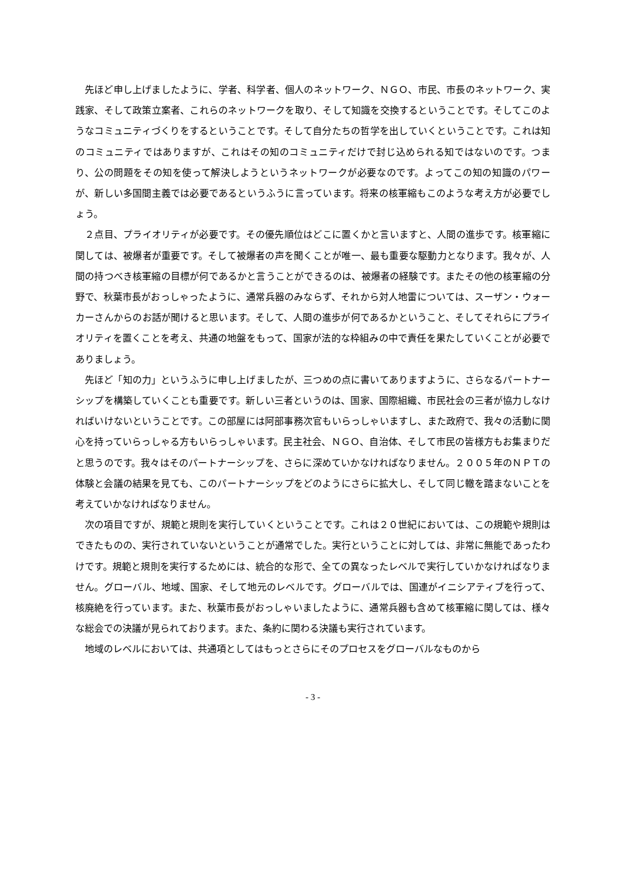先ほど申し上げましたように、学者、科学者、個人のネットワーク、ＮＧＯ、市民、市長のネットワーク、実践家、そして政策立案者、これらのネットワークを取り、そして知識を交換するということです。そしてこのようなコミュニティづくりをするということです。そして自分たちの哲学を出していくということです。これは知のコミュニティではありますが、これはその知のコミュニティだけで封じ込められる知ではないのです。つまり、公の問題をその知を使って解決しようというネットワークが必要なのです。よってこの知の知識のパワーが、新しい多国間主義では必要であるというふうに言っています。将来の核軍縮もこのような考え方が必要でしょう。
２点目、プライオリティが必要です。その優先順位はどこに置くかと言いますと、人間の進歩です。核軍縮に関しては、被爆者が重要です。そして被爆者の声を聞くことが唯一、最も重要な駆動力となります。我々が、人間の持つべき核軍縮の目標が何であるかと言うことができるのは、被爆者の経験です。またその他の核軍縮の分野で、秋葉市長がおっしゃったように、通常兵器のみならず、それから対人地雷については、スーザン・ウォーカーさんからのお話が聞けると思います。そして、人間の進歩が何であるかということ、そしてそれらにプライオリティを置くことを考え、共通の地盤をもって、国家が法的な枠組みの中で責任を果たしていくことが必要でありましょう。
先ほど「知の力」というふうに申し上げましたが、三つめの点に書いてありますように、さらなるパートナーシップを構築していくことも重要です。新しい三者というのは、国家、国際組織、市民社会の三者が協力しなければいけないということです。この部屋には阿部事務次官もいらっしゃいますし、また政府で、我々の活動に関心を持っていらっしゃる方もいらっしゃいます。民主社会、ＮＧＯ、自治体、そして市民の皆様方もお集まりだと思うのです。我々はそのパートナーシップを、さらに深めていかなければなりません。２００５年のＮＰＴの体験と会議の結果を見ても、このパートナーシップをどのようにさらに拡大し、そして同じ轍を踏まないことを考えていかなければなりません。
次の項目ですが、規範と規則を実行していくということです。これは２０世紀においては、この規範や規則はできたものの、実行されていないということが通常でした。実行ということに対しては、非常に無能であったわけです。規範と規則を実行するためには、統合的な形で、全ての異なったレベルで実行していかなければなりません。グローバル、地域、国家、そして地元のレベルです。グローバルでは、国連がイニシアティブを行って、核廃絶を行っています。また、秋葉市長がおっしゃいましたように、通常兵器も含めて核軍縮に関しては、様々な総会での決議が見られております。また、条約に関わる決議も実行されています。
地域のレベルにおいては、共通項としてはもっとさらにそのプロセスをグローバルなものから
- 3 -